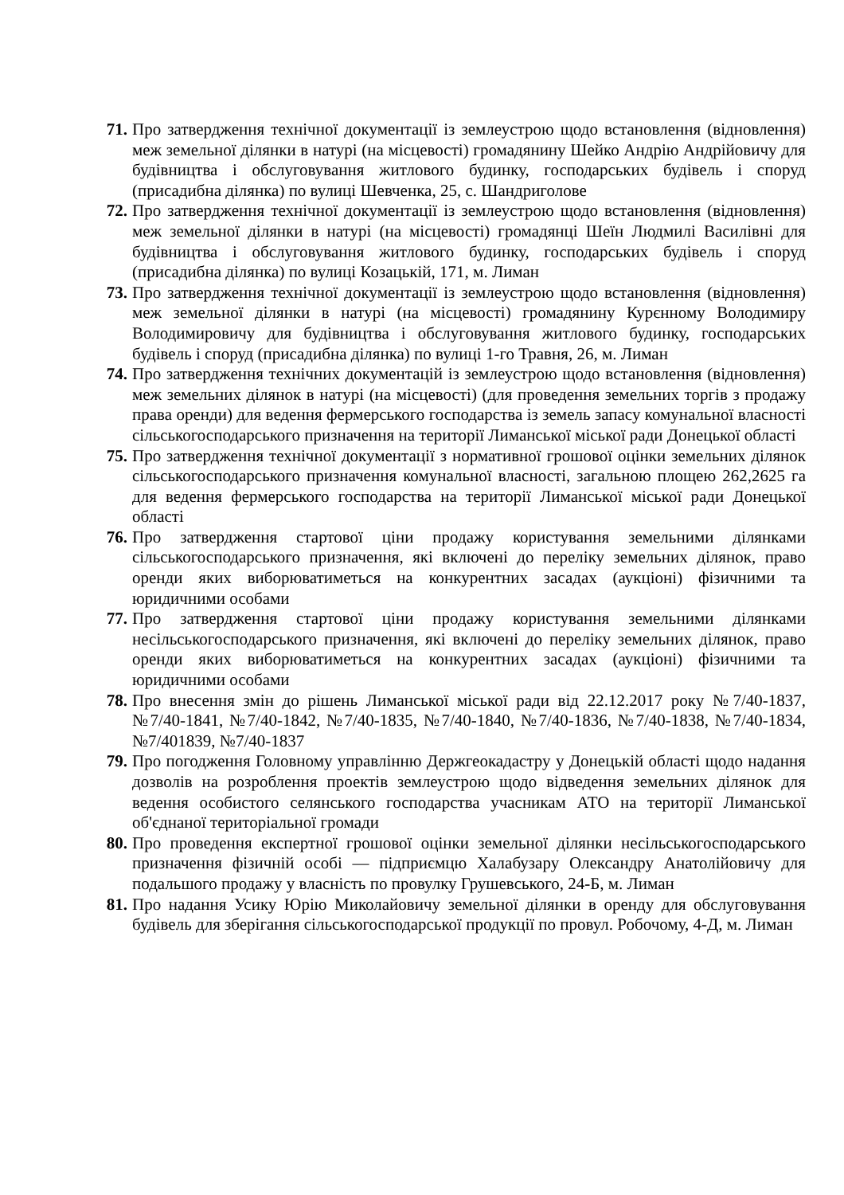71.
Про затвердження технічної документації із землеустрою щодо встановлення (відновлення) меж земельної ділянки в натурі (на місцевості) громадянину Шейко Андрію Андрійовичу для будівництва і обслуговування житлового будинку, господарських будівель і споруд (присадибна ділянка) по вулиці Шевченка, 25, с. Шандриголове
72.
Про затвердження технічної документації із землеустрою щодо встановлення (відновлення) меж земельної ділянки в натурі (на місцевості) громадянці Шеїн Людмилі Василівні для будівництва і обслуговування житлового будинку, господарських будівель і споруд (присадибна ділянка) по вулиці Козацькій, 171, м. Лиман
73.
Про затвердження технічної документації із землеустрою щодо встановлення (відновлення) меж земельної ділянки в натурі (на місцевості) громадянину Курєнному Володимиру Володимировичу для будівництва і обслуговування житлового будинку, господарських будівель і споруд (присадибна ділянка) по вулиці 1-го Травня, 26, м. Лиман
74.
Про затвердження технічних документацій із землеустрою щодо встановлення (відновлення) меж земельних ділянок в натурі (на місцевості) (для проведення земельних торгів з продажу права оренди) для ведення фермерського господарства із земель запасу комунальної власності сільськогосподарського призначення на території Лиманської міської ради Донецької області
75.
Про затвердження технічної документації з нормативної грошової оцінки земельних ділянок сільськогосподарського призначення комунальної власності, загальною площею 262,2625 га для ведення фермерського господарства на території Лиманської міської ради Донецької області
76.
Про затвердження стартової ціни продажу користування земельними ділянками сільськогосподарського призначення, які включені до переліку земельних ділянок, право оренди яких виборюватиметься на конкурентних засадах (аукціоні) фізичними та юридичними особами
77.
Про затвердження стартової ціни продажу користування земельними ділянками несільськогосподарського призначення, які включені до переліку земельних ділянок, право оренди яких виборюватиметься на конкурентних засадах (аукціоні) фізичними та юридичними особами
78.
Про внесення змін до рішень Лиманської міської ради від 22.12.2017 року №7/40-1837, №7/40-1841, №7/40-1842, №7/40-1835, №7/40-1840, №7/40-1836, №7/40-1838, №7/40-1834, №7/401839, №7/40-1837
79.
Про погодження Головному управлінню Держгеокадастру у Донецькій області щодо надання дозволів на розроблення проектів землеустрою щодо відведення земельних ділянок для ведення особистого селянського господарства учасникам АТО на території Лиманської об'єднаної територіальної громади
80.
Про проведення експертної грошової оцінки земельної ділянки несільськогосподарського призначення фізичній особі — підприємцю Халабузару Олександру Анатолійовичу для подальшого продажу у власність по провулку Грушевського, 24-Б, м. Лиман
81.
Про надання Усику Юрію Миколайовичу земельної ділянки в оренду для обслуговування будівель для зберігання сільськогосподарської продукції по провул. Робочому, 4-Д, м. Лиман